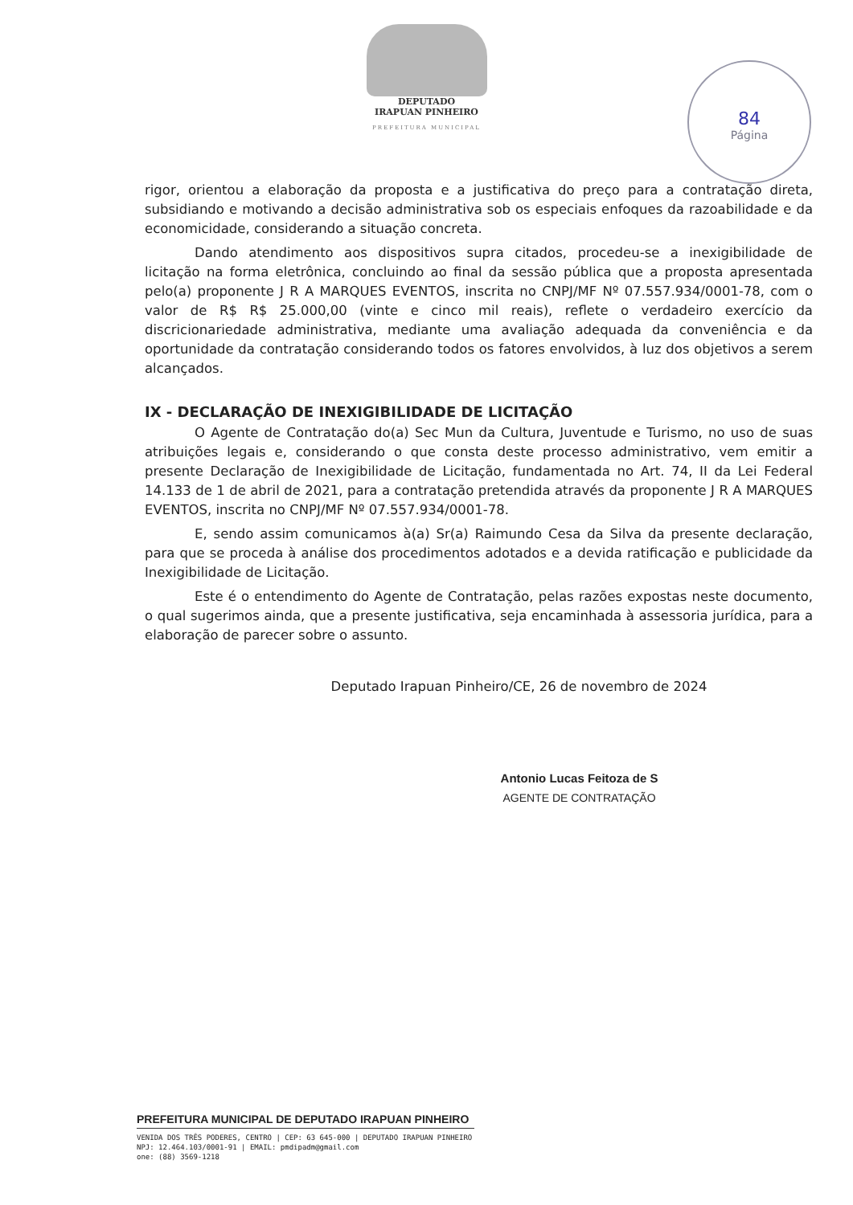DEPUTADO
IRAPUAN PINHEIRO
PREFEITURA MUNICIPAL
84
Página
rigor, orientou a elaboração da proposta e a justificativa do preço para a contratação direta, subsidiando e motivando a decisão administrativa sob os especiais enfoques da razoabilidade e da economicidade, considerando a situação concreta.
Dando atendimento aos dispositivos supra citados, procedeu-se a inexigibilidade de licitação na forma eletrônica, concluindo ao final da sessão pública que a proposta apresentada pelo(a) proponente J R A MARQUES EVENTOS, inscrita no CNPJ/MF Nº 07.557.934/0001-78, com o valor de R$ R$ 25.000,00 (vinte e cinco mil reais), reflete o verdadeiro exercício da discricionariedade administrativa, mediante uma avaliação adequada da conveniência e da oportunidade da contratação considerando todos os fatores envolvidos, à luz dos objetivos a serem alcançados.
IX - DECLARAÇÃO DE INEXIGIBILIDADE DE LICITAÇÃO
O Agente de Contratação do(a) Sec Mun da Cultura, Juventude e Turismo, no uso de suas atribuições legais e, considerando o que consta deste processo administrativo, vem emitir a presente Declaração de Inexigibilidade de Licitação, fundamentada no Art. 74, II da Lei Federal 14.133 de 1 de abril de 2021, para a contratação pretendida através da proponente J R A MARQUES EVENTOS, inscrita no CNPJ/MF Nº 07.557.934/0001-78.
E, sendo assim comunicamos à(a) Sr(a) Raimundo Cesa da Silva da presente declaração, para que se proceda à análise dos procedimentos adotados e a devida ratificação e publicidade da Inexigibilidade de Licitação.
Este é o entendimento do Agente de Contratação, pelas razões expostas neste documento, o qual sugerimos ainda, que a presente justificativa, seja encaminhada à assessoria jurídica, para a elaboração de parecer sobre o assunto.
Deputado Irapuan Pinheiro/CE, 26 de novembro de 2024
Antonio Lucas Feitoza de S
AGENTE DE CONTRATAÇÃO
PREFEITURA MUNICIPAL DE DEPUTADO IRAPUAN PINHEIRO
VENIDA DOS TRÊS PODERES, CENTRO | CEP: 63 645-000 | DEPUTADO IRAPUAN PINHEIRO
NPJ: 12.464.103/0001-91 | EMAIL: pmdipadm@gmail.com
one: (88) 3569-1218